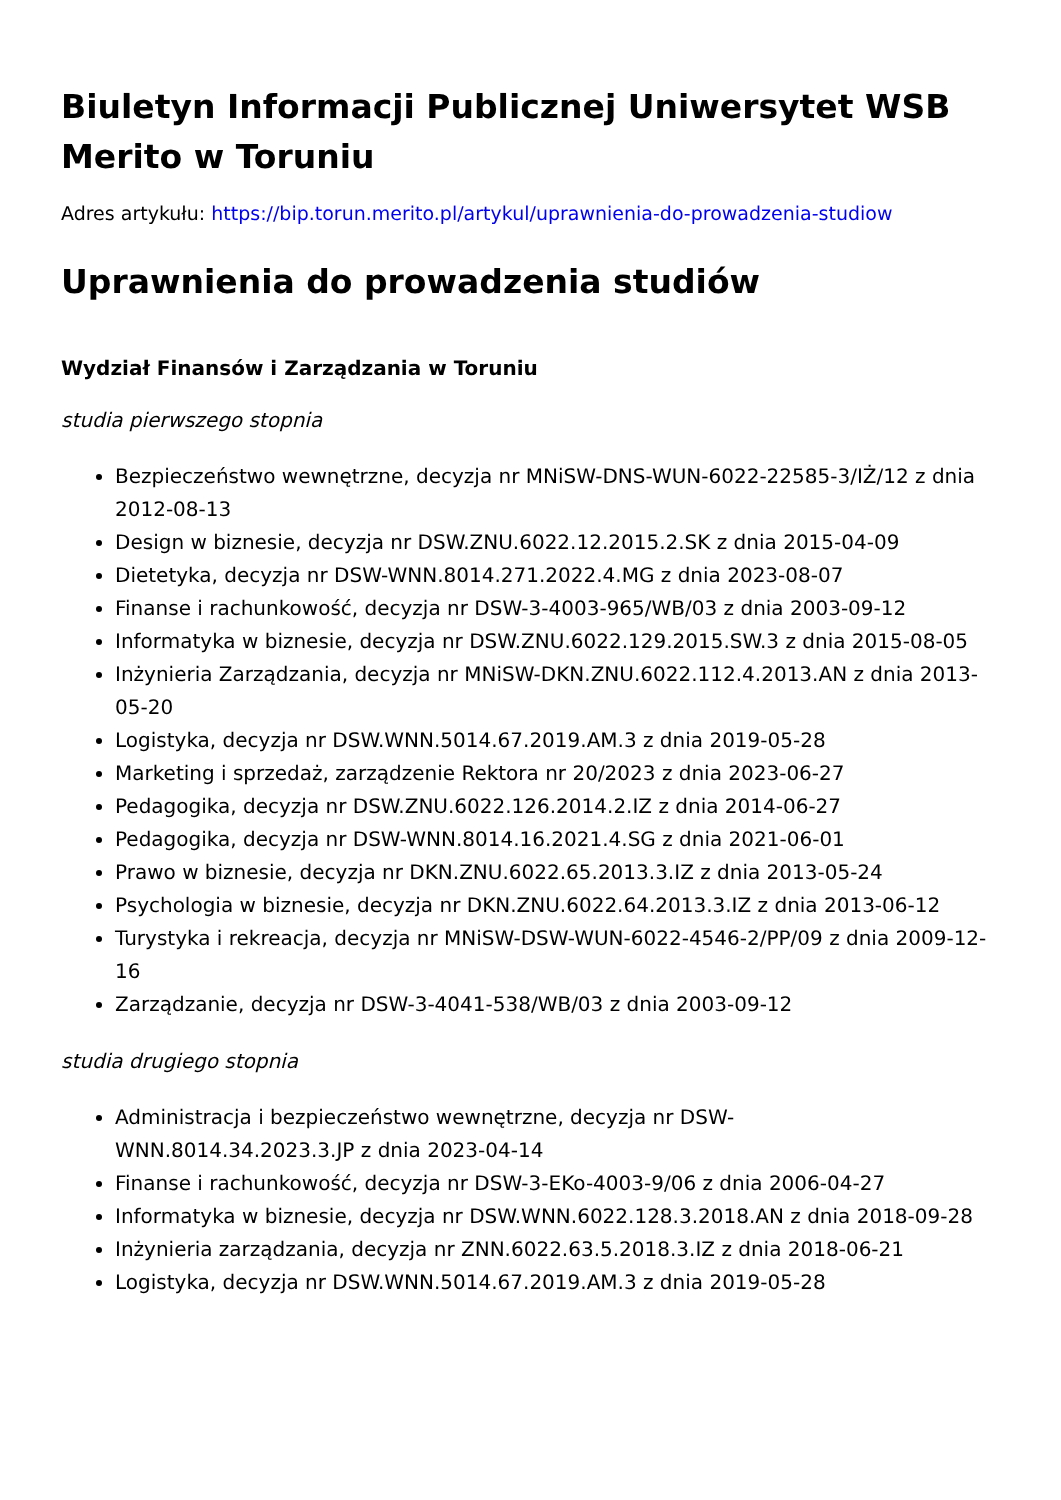Biuletyn Informacji Publicznej Uniwersytet WSB Merito w Toruniu
Adres artykułu: https://bip.torun.merito.pl/artykul/uprawnienia-do-prowadzenia-studiow
Uprawnienia do prowadzenia studiów
Wydział Finansów i Zarządzania w Toruniu
studia pierwszego stopnia
Bezpieczeństwo wewnętrzne, decyzja nr MNiSW-DNS-WUN-6022-22585-3/IŻ/12 z dnia 2012-08-13
Design w biznesie, decyzja nr DSW.ZNU.6022.12.2015.2.SK z dnia 2015-04-09
Dietetyka, decyzja nr DSW-WNN.8014.271.2022.4.MG z dnia 2023-08-07
Finanse i rachunkowość, decyzja nr DSW-3-4003-965/WB/03 z dnia 2003-09-12
Informatyka w biznesie, decyzja nr DSW.ZNU.6022.129.2015.SW.3 z dnia 2015-08-05
Inżynieria Zarządzania, decyzja nr MNiSW-DKN.ZNU.6022.112.4.2013.AN z dnia 2013-05-20
Logistyka, decyzja nr DSW.WNN.5014.67.2019.AM.3 z dnia 2019-05-28
Marketing i sprzedaż, zarządzenie Rektora nr 20/2023 z dnia 2023-06-27
Pedagogika, decyzja nr DSW.ZNU.6022.126.2014.2.IZ z dnia 2014-06-27
Pedagogika, decyzja nr DSW-WNN.8014.16.2021.4.SG z dnia 2021-06-01
Prawo w biznesie, decyzja nr DKN.ZNU.6022.65.2013.3.IZ z dnia 2013-05-24
Psychologia w biznesie, decyzja nr DKN.ZNU.6022.64.2013.3.IZ z dnia 2013-06-12
Turystyka i rekreacja, decyzja nr MNiSW-DSW-WUN-6022-4546-2/PP/09 z dnia 2009-12-16
Zarządzanie, decyzja nr DSW-3-4041-538/WB/03 z dnia 2003-09-12
studia drugiego stopnia
Administracja i bezpieczeństwo wewnętrzne, decyzja nr DSW-
WNN.8014.34.2023.3.JP z dnia 2023-04-14
Finanse i rachunkowość, decyzja nr DSW-3-EKo-4003-9/06 z dnia 2006-04-27
Informatyka w biznesie, decyzja nr DSW.WNN.6022.128.3.2018.AN z dnia 2018-09-28
Inżynieria zarządzania, decyzja nr ZNN.6022.63.5.2018.3.IZ z dnia 2018-06-21
Logistyka, decyzja nr DSW.WNN.5014.67.2019.AM.3 z dnia 2019-05-28